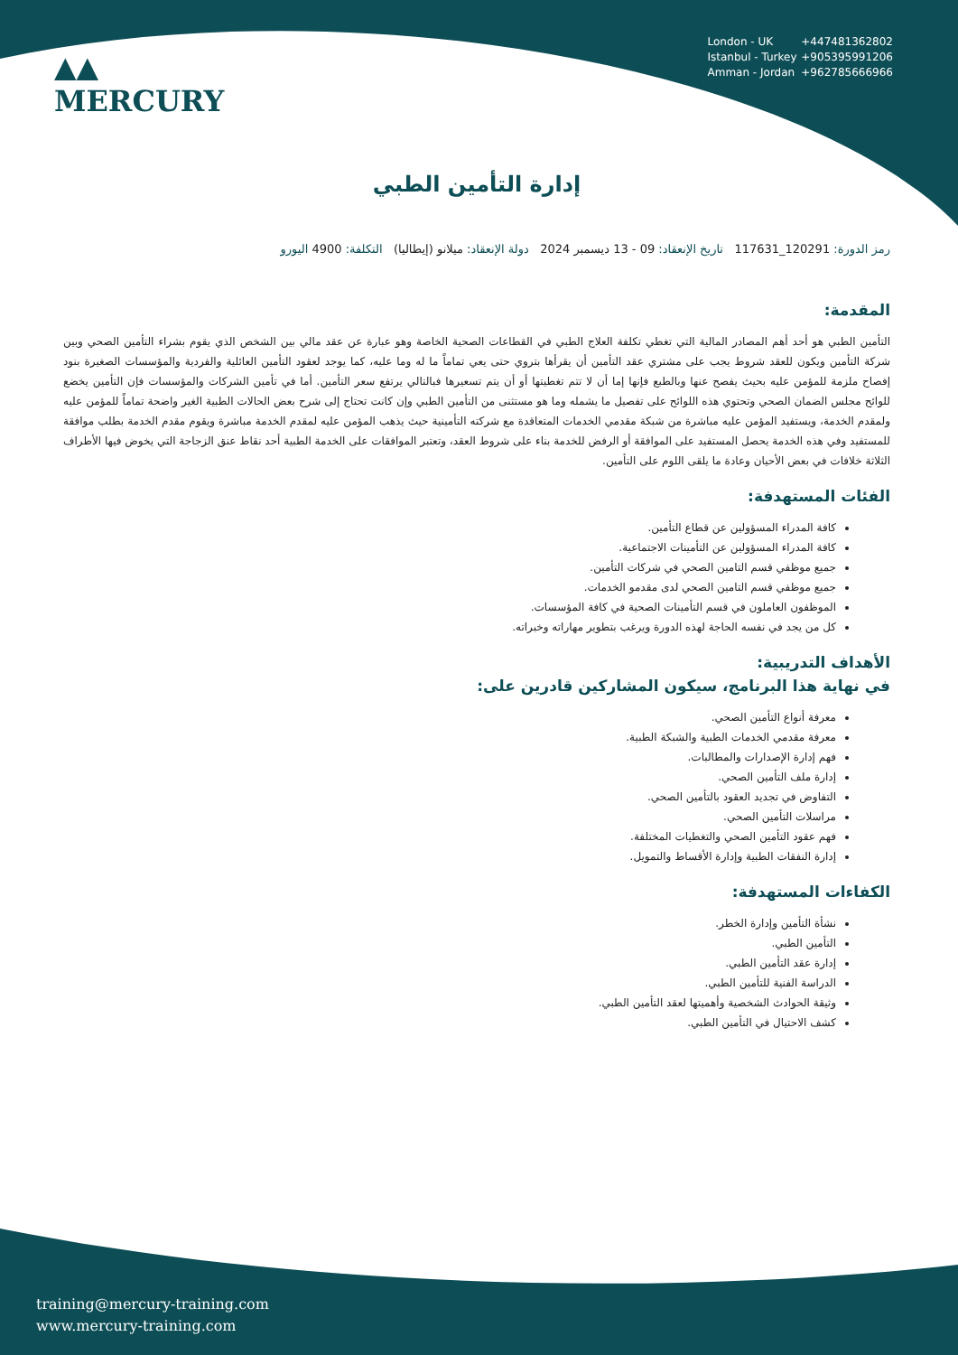▲▲
MERCURY
London - UK +447481362802
Istanbul - Turkey +905395991206
Amman - Jordan +962785666966
إدارة التأمين الطبي
رمز الدورة: 120291_117631 تاريخ الإنعقاد: 09 - 13 ديسمبر 2024 دولة الإنعقاد: ميلانو (إيطاليا) التكلفة: 4900 اليورو
المقدمة:
التأمين الطبي هو أحد أهم المصادر المالية التي تغطي تكلفة العلاج الطبي في القطاعات الصحية الخاصة وهو عبارة عن عقد مالي بين الشخص الذي يقوم بشراء التأمين الصحي وبين شركة التأمين ويكون للعقد شروط يجب على مشتري عقد التأمين أن يقرأها بتروي حتى يعي تماماً ما له وما عليه، كما يوجد لعقود التأمين العائلية والفردية والمؤسسات الصغيرة بنود إفصاح ملزمة للمؤمن عليه بحيث يفصح عنها وبالطبع فإنها إما أن لا تتم تغطيتها أو أن يتم تسعيرها فبالتالي يرتفع سعر التأمين. أما في تأمين الشركات والمؤسسات فإن التأمين يخضع للوائح مجلس الضمان الصحي وتحتوي هذه اللوائح على تفصيل ما يشمله وما هو مستثنى من التأمين الطبي وإن كانت تحتاج إلى شرح بعض الحالات الطبية الغير واضحة تماماً للمؤمن عليه ولمقدم الخدمة، ويستفيد المؤمن عليه مباشرة من شبكة مقدمي الخدمات المتعاقدة مع شركته التأمينية حيث يذهب المؤمن عليه لمقدم الخدمة مباشرة ويقوم مقدم الخدمة بطلب موافقة للمستفيد وفي هذه الخدمة يحصل المستفيد على الموافقة أو الرفض للخدمة بناء على شروط العقد، وتعتبر الموافقات على الخدمة الطبية أحد نقاط عنق الزجاجة التي يخوض فيها الأطراف الثلاثة خلافات في بعض الأحيان وعادة ما يلقى اللوم على التأمين.
الفئات المستهدفة:
كافة المدراء المسؤولين عن قطاع التأمين.
كافة المدراء المسؤولين عن التأمينات الاجتماعية.
جميع موظفي قسم التامين الصحي في شركات التأمين.
جميع موظفي قسم التامين الصحي لدى مقدمو الخدمات.
الموظفون العاملون في قسم التأمينات الصحية في كافة المؤسسات.
كل من يجد في نفسه الحاجة لهذه الدورة ويرغب بتطوير مهاراته وخبراته.
الأهداف التدريبية:
في نهاية هذا البرنامج، سيكون المشاركين قادرين على:
معرفة أنواع التأمين الصحي.
معرفة مقدمي الخدمات الطبية والشبكة الطبية.
فهم إدارة الإصدارات والمطالبات.
إدارة ملف التأمين الصحي.
التفاوض في تجديد العقود بالتأمين الصحي.
مراسلات التأمين الصحي.
فهم عقود التأمين الصحي والتغطيات المختلفة.
إدارة النفقات الطبية وإدارة الأقساط والتمويل.
الكفاءات المستهدفة:
نشأة التأمين وإدارة الخطر.
التأمين الطبي.
إدارة عقد التأمين الطبي.
الدراسة الفنية للتأمين الطبي.
وثيقة الحوادث الشخصية وأهميتها لعقد التأمين الطبي.
كشف الاحتيال في التأمين الطبي.
training@mercury-training.com
www.mercury-training.com